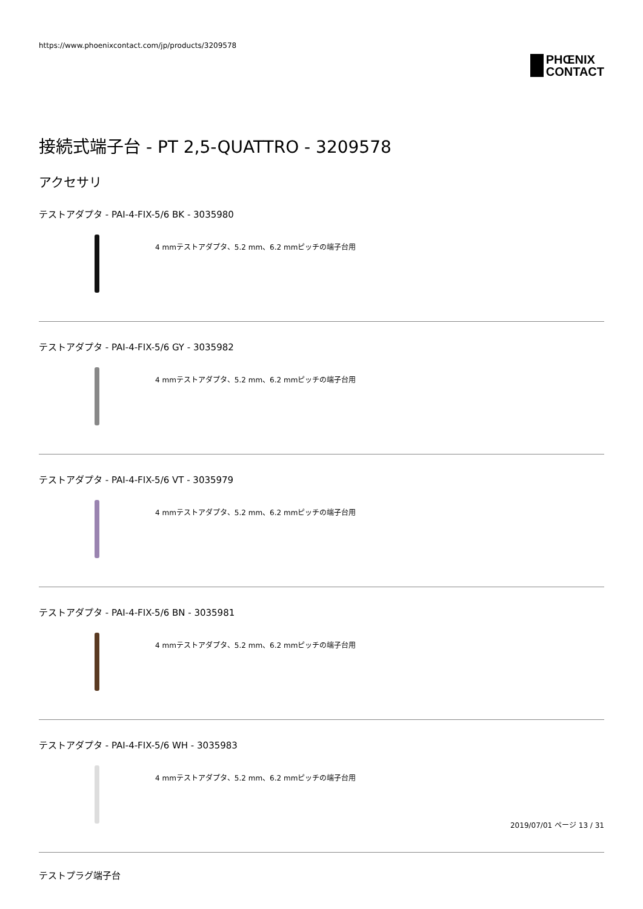https://www.phoenixcontact.com/jp/products/3209578
PHŒNIX
CONTACT
接続式端子台 - PT 2,5-QUATTRO - 3209578
アクセサリ
テストアダプタ - PAI-4-FIX-5/6 BK - 3035980
4 mmテストアダプタ、5.2 mm、6.2 mmピッチの端子台用
テストアダプタ - PAI-4-FIX-5/6 GY - 3035982
4 mmテストアダプタ、5.2 mm、6.2 mmピッチの端子台用
テストアダプタ - PAI-4-FIX-5/6 VT - 3035979
4 mmテストアダプタ、5.2 mm、6.2 mmピッチの端子台用
テストアダプタ - PAI-4-FIX-5/6 BN - 3035981
4 mmテストアダプタ、5.2 mm、6.2 mmピッチの端子台用
テストアダプタ - PAI-4-FIX-5/6 WH - 3035983
4 mmテストアダプタ、5.2 mm、6.2 mmピッチの端子台用
テストプラグ端子台
2019/07/01 ページ 13 / 31